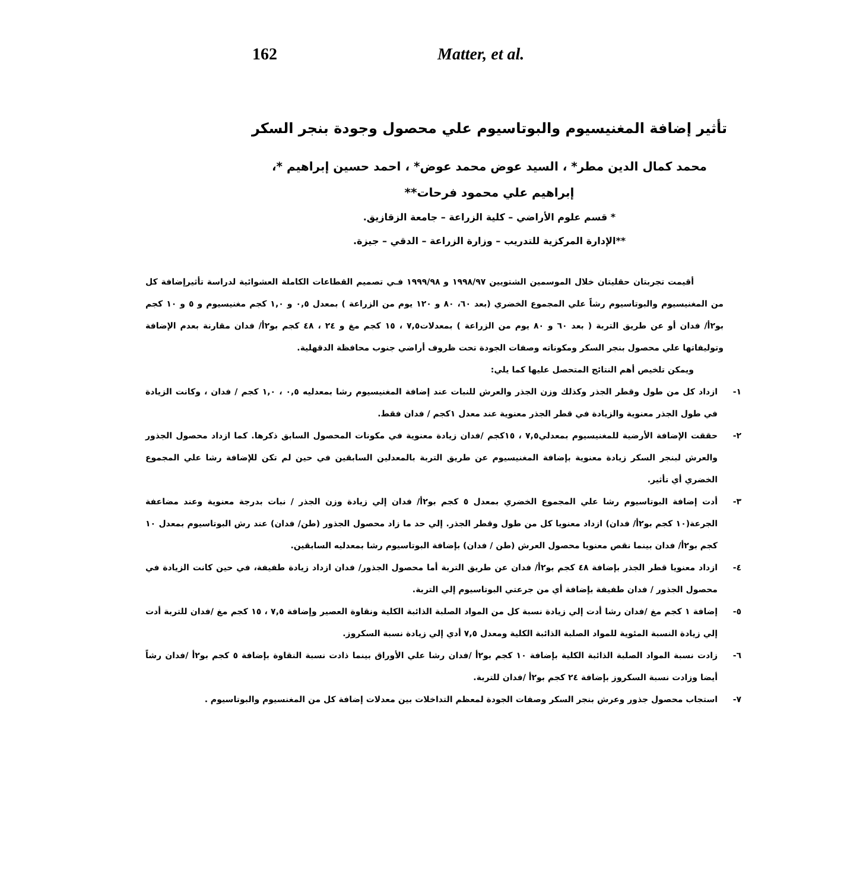162 Matter, et al.
تأثير إضافة المغنيسيوم والبوتاسيوم علي محصول وجودة بنجر السكر
محمد كمال الدين مطر* ، السيد عوض محمد عوض* ، احمد حسين إبراهيم *،
إبراهيم علي محمود فرحات**
* قسم علوم الأراضي – كلية الزراعة – جامعة الزقازيق.
**الإدارة المركزية للتدريب – وزارة الزراعة – الدقي – جيزة.
أقيمت تجربتان حقليتان خلال الموسمين الشتويين ١٩٩٨/٩٧ و ١٩٩٩/٩٨ فـي تصميم القطاعات الكاملة العشوائية لدراسة تأثيرإضافة كل من المغنيسيوم والبوتاسيوم رشاً علي المجموع الخضري (بعد ٦٠، ٨٠ و ١٢٠ يوم من الزراعة ) بمعدل ٠,٥ و ١,٠ كجم مغنيسيوم و ٥ و ١٠ كجم بو٢أ/ فدان أو عن طريق التربة ( بعد ٦٠ و ٨٠ يوم من الزراعة ) بمعدلات٧,٥ ، ١٥ كجم مغ و ٢٤ ، ٤٨ كجم بو٢أ/ فدان مقارنة بعدم الإضافة وتوليفاتها علي محصول بنجر السكر ومكوناته وصفات الجودة تحت ظروف أراضي جنوب محافظة الدقهلية.
ويمكن تلخيص أهم النتائج المتحصل عليها كما يلي:
١- ازداد كل من طول وقطر الجذر وكذلك وزن الجذر والعرش للنبات عند إضافة المغنيسيوم رشا بمعدليه ٠,٥ ، ١,٠ كجم / فدان ، وكانت الزيادة في طول الجذر معنوية والزيادة في قطر الجذر معنوية عند معدل ١كجم / فدان فقط.
٢- حققت الإضافة الأرضية للمغنيسيوم بمعدلي٧,٥ ، ١٥كجم /فدان زيادة معنوية في مكونات المحصول السابق ذكرها. كما ازداد محصول الجذور والعرش لبنجر السكر زيادة معنوية بإضافة المغنيسيوم عن طريق التربة بالمعدلين السابقين في حين لم تكن للإضافة رشا علي المجموع الخضري أي تأثير.
٣- أدت إضافة البوتاسيوم رشا علي المجموع الخضري بمعدل ٥ كجم بو٢أ/ فدان إلي زيادة وزن الجذر / نبات بدرجة معنوية وعند مضاعفة الجرعة(١٠ كجم بو٢أ/ فدان) ازداد معنويا كل من طول وقطر الجذر. إلي حد ما زاد محصول الجذور (طن/ فدان) عند رش البوتاسيوم بمعدل ١٠ كجم بو٢أ/ فدان بينما نقص معنويا محصول العرش (طن / فدان) بإضافة البوتاسيوم رشا بمعدليه السابقين.
٤- ازداد معنويا قطر الجذر بإضافة ٤٨ كجم بو٢أ/ فدان عن طريق التربة أما محصول الجذور/ فدان ازداد زيادة طفيفة، في حين كانت الزيادة في محصول الجذور / فدان طفيفة بإضافة أي من جرعتي البوتاسيوم إلي التربة.
٥- إضافة ١ كجم مغ /فدان رشا أدت إلي زيادة نسبة كل من المواد الصلبة الذائبة الكلية ونقاوة العصير وإضافة ٧,٥ ، ١٥ كجم مغ /فدان للتربة أدت إلي زيادة النسبة المئوية للمواد الصلبة الذائبة الكلية ومعدل ٧,٥ أدي إلي زيادة نسبة السكروز.
٦- زادت نسبة المواد الصلبة الذائبة الكلية بإضافة ١٠ كجم بو٢أ /فدان رشا علي الأوراق بينما ذادت نسبة النقاوة بإضافة ٥ كجم بو٢أ /فدان رشاً أيضا وزادت نسبة السكروز بإضافة ٢٤ كجم بو٢أ /فدان للتربة.
٧- استجاب محصول جذور وعرش بنجر السكر وصفات الجودة لمعظم التداخلات بين معدلات إضافة كل من المغنسيوم والبوتاسيوم .